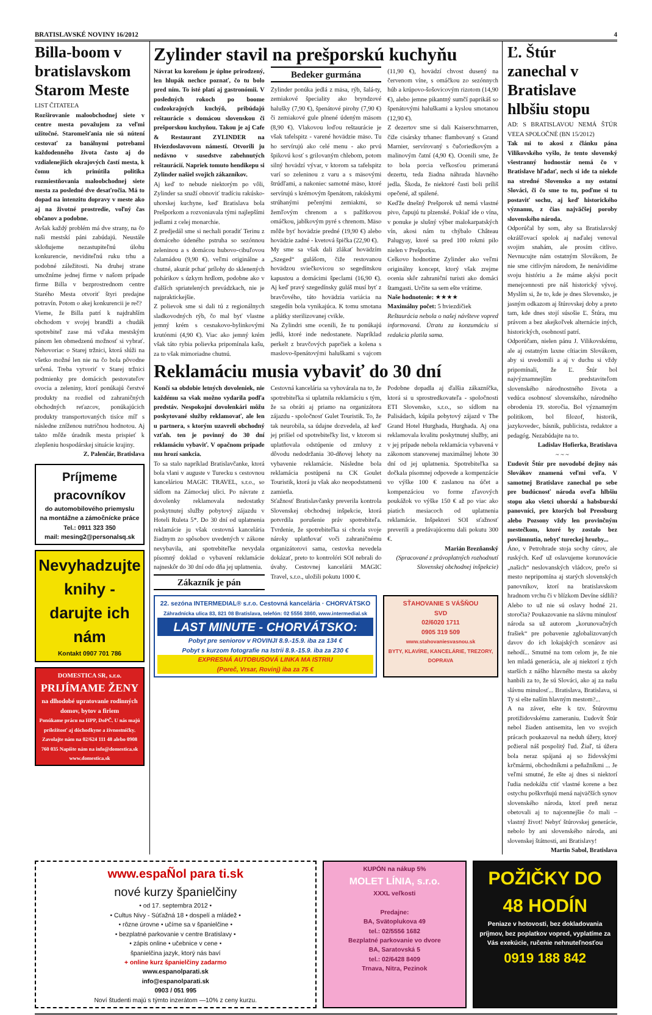BRATISLAVSKÉ NOVINY 16/2012 4
Billa-boom v bratislavskom Starom Meste
LIST ČITATEĽA
Rozširovanie maloobchodnej siete v centre mesta považujem za veľmi užitočné. Staromešťania nie sú nútení cestovať za banálnymi potrebami každodenného života často aj do vzdialenejších okrajových častí mesta, k čomu ich prinútila politika rozmiestňovania maloobchodnej siete mesta za posledné dve desaťročia. Má to dopad na intenzitu dopravy v meste ako aj na životné prostredie, voľný čas občanov a podobne.
Avšak každý problém má dve strany, na čo naši mestskí páni zabúdajú. Neustále skloňujeme nezastupiteľnú úlohu konkurencie, neviditeľnú ruku trhu a podobné záležitosti. Na druhej strane umožníme jednej firme v našom prípade firme Billa v bezprostrednom centre Starého Mesta otvoriť štyri predajne potravín. Potom o akej konkurencii je reč?
Vieme, že Billa patrí k najdrahším obchodom v svojej brandži a chudák spotrebiteľ zase má vďaka mestským pánom len obmedzenú možnosť si vybrať. Nehovoriac o Starej tržnici, ktorá slúži na všetko možné len nie na čo bola pôvodne určená. Treba vytvoriť v Starej tržnici podmienky pre domácich pestovateľov ovocia a zeleniny, ktorí ponúkajú čerstvé produkty na rozdiel od zahraničných obchodných reťazcov, ponúkajúcich produkty transportovaných tisíce míľ s následne zníženou nutričnou hodnotou. Aj takto môže úradník mesta prispieť k zlepšeniu hospodárskej situácie krajiny.
Z. Palenčár, Bratislava
Príjmeme pracovníkov
do automobilového priemyslu
na montážne a zámočnícke práce
Tel.: 0911 323 350
mail: mesing2@personalsq.sk
Nevyhadzujte knihy - darujte ich nám
Kontakt 0907 701 786
DOMESTICA SR, s.r.o.
PRIJÍMAME ŽENY
na dlhodobé upratovanie rodinných domov, bytov a firiem
Ponúkame prácu na HPP, DoPČ. U nás majú príležitosť aj dôchodkyne a živnostníčky.
Zavolajte nám na 02/624 111 48 alebo 0908 760 035 Napíšte nám na info@domestica.sk www.domestica.sk
Zylinder stavil na prešporskú kuchyňu
Návrat ku koreňom je úplne prirodzený, len hlupák nechce poznať, čo tu bolo pred ním. To isté platí aj gastronómii. V posledných rokoch po boome cudzokrajných kuchýň, pribúdajú reštaurácie s domácou slovenskou či prešporskou kuchyňou. Takou je aj Cafe & Restaurant ZYLINDER na Hviezdoslavovom námestí. Otvorili ju nedávno v susedstve zabehnutých reštaurácií. Napriek tomuto hendikepu si Zylinder našiel svojich zákazníkov.
Aj keď to nebude niektorým po vôli, Zylinder sa snaží obnoviť tradíciu rakúsko-uhorskej kuchyne, keď Bratislava bola Prešporkom a rozvoniavala tými najlepšími jedlami z celej monarchie.
Z predjedál sme si nechali poradiť Terinu z domáceho údeného pstruha so sezónnou zeleninou a s domácou hubovo-cibuľovou čalamádou (9,90 €). veľmi originálne a chutné, akurát pchať prílohy do sklenených pohárikov s úzkym hrdlom, podobne ako v ďalších spriatelených prevádzkach, nie je najpraktickejšie.
Z polievok sme si dali tú z regionálnych sladkovodných rýb, čo mal byť vlastne jemný krém s cesnakovo-bylinkovými krutónmi (4,90 €). Viac ako jemný krém však táto rybia polievka pripomínala kašu, za to však mimoriadne chutnú.
Bedeker gurmána
Zylinder ponúka jedlá z mäsa, rýb, šalá-ty, zemiakové špeciality ako bryndzové halušky (7,90 €), špenátové pirohy (7,90 €) či zemiakové gule plnené údeným mäsom (8,90 €). Vlakovou loďou reštaurácie je však tafelspitz - varené hovädzie mäso. Tu ho servírujú ako celé menu - ako prvú špikovú kosť s grilovaným chlebom, potom silný hovädzí vývar, v ktorom sa tafelspitz varí so zeleninou z varu a s mäsovými štrúdľami, a nakoniec samotné mäso, ktoré servírujú s krémovým špenátom, rakúskymi strúhanými pečenými zemiakmi, so žemľovým chrenom a s pažítkovou omáčkou, jablkovým pyré s chrenom. Mäso môže byť hovädzie predné (19,90 €) alebo hovädzie zadné - kvetová špička (22,90 €).
My sme sa však dali zlákať hovädzím „Szeged“ gulášom, čiže restovanou hovädzou sviečkovicou so segedínskou kapustou a domácimi špeclami (16,90 €). Aj keď pravý szegedínsky guláš musí byť z bravčového, táto hovädzia variácia na szegedín bola vynikajúca. K tomu smotana a plátky sterilizovanej cvikle.
Na Zylindri sme ocenili, že tu ponúkajú jedlá, ktoré inde nedostanete. Napríklad perkelt z bravčových paprčiek a kolena s maslovo-špenátovými haluškami s vajcom (11,90 €), hovädzí chvost dusený na červenom víne, s omáčkou zo sezónnych húb a krúpovo-šošovicovým rizotom (14,90 €), alebo jemne pikantný sumčí paprikáš so špenátovými haluškami a kyslou smotanou (12,90 €).
Z dezertov sme si dali Kaiserschmarren, čiže cisársky trhanec flambovaný s Grand Marnier, servírovaný s čučoriedkovým a malinovým čatní (4,90 €). Ocenili sme, že to bola porcia veľkosťou primeraná dezertu, teda žiadna náhrada hlavného jedla. Škoda, že niektoré časti boli príliš opečené, až spálené.
Keďže dnešný Prešporok už nemá vlastné pivo, čapujú tu plzenské. Pokiaľ ide o vína, v ponuke je slušný výber malokarpatských vín, akosi nám tu chýbalo Château Palugyay, ktoré sa pred 100 rokmi pilo nielen v Prešporku.
Celkovo hodnotíme Zylinder ako veľmi originálny koncept, ktorý však zrejme ocenia skôr zahraniční turisti ako domáci štamgasti. Určite sa sem ešte vrátime.
Naše hodnotenie: ★★★★
Maximálny počet: 5 hviezdičiek
Reštaurácia nebola o našej návšteve vopred informovaná. Útratu za konzumáciu si redakcia platila sama.
Reklamáciu musia vybaviť do 30 dní
Končí sa obdobie letných dovoleniek, nie každému sa však možno vydarila podľa predstáv. Nespokojní dovolenkári môžu poskytované služby reklamovať, ale len u partnera, s ktorým uzavreli obchodný vzťah. ten je povinný do 30 dní reklamáciu vybaviť. V opačnom prípade mu hrozí sankcia.
To sa stalo napríklad Bratislavčanke, ktorá bola vlani v auguste v Turecku s cestovnou kanceláriou MAGIC TRAVEL, s.r.o., so sídlom na Zámockej ulici. Po návrate z dovolenky reklamovala nedostatky poskytnutej služby pobytový zájazdu v Hoteli Ruleta 5*. Do 30 dní od uplatnenia reklamácie ju však cestovná kancelária žiadnym zo spôsobov uvedených v zákone nevybavila, ani spotrebiteľke nevydala písomný doklad o vybavení reklamácie najneskôr do 30 dní odo dňa jej uplatnenia.
Zákazník je pán
Cestovná kancelária sa vyhovárala na to, že spotrebiteľka si uplatnila reklamáciu s tým, že sa obráti aj priamo na organizátora zájazdu - spoločnosť Gulet Touristik. To, že tak neurobila, sa údajne dozvedela, až keď jej prišiel od spotrebiteľky list, v ktorom si uplatňovala odstúpenie od zmluvy z dôvodu nedodržania 30-dňovej lehoty na vybavenie reklamácie. Následne bola reklamácia postúpená na CK Goulet Touristik, ktorá ju však ako neopodstatnenú zamietla.
Sťažnosť Bratislavčanky preverila kontrola Slovenskej obchodnej inšpekcie, ktorá potvrdila porušenie práv spotrebiteľa. Tvrdenie, že spotrebiteľka si chcela svoje nároky uplatňovať voči zahraničnému organizátorovi sama, cestovka nevedela dokázať, preto to kontrolóri SOI nebrali do úvahy. Cestovnej kancelárii MAGIC Travel, s.r.o., uložili pokutu 1000 €.
Podobne dopadla aj ďalšia zákazníčka, ktorá si u sprostredkovateľa - spoločnosti ETI Slovensko, s.r.o., so sídlom na Palisádach, kúpila pobytový zájazd v The Grand Hotel Hurghada, Hurghada. Aj ona reklamovala kvalitu poskytnutej služby, ani v jej prípade nebola reklamácia vybavená v zákonom stanovenej maximálnej lehote 30 dní od jej uplatnenia. Spotrebiteľka sa dočkala písomnej odpovede a kompenzácie vo výške 100 € zaslanou na účet a kompenzáciou vo forme zľavových poukážok vo výške 150 € až po viac ako piatich mesiacoch od uplatnenia reklamácie. Inšpektori SOI sťažnosť preverili a predávajúcemu dali pokutu 300 €.
Marián Brezňanský
(Spracované z právoplatných rozhodnutí Slovenskej obchodnej inšpekcie)
22. sezóna INTERMEDIAL® s.r.o. Cestovná kancelária · CHORVÁTSKO
Záhradnícka ulica 83, 821 08 Bratislava, telefón: 02 5556 3860, www.intermedial.sk
LAST MINUTE - CHORVÁTSKO:
Pobyt pre seniorov v ROVINJI 8.9.-15.9. iba za 134 €
Pobyt s kurzom fotografie na Istrii 8.9.-15.9. iba za 230 €
EXPRESNÁ AUTOBUSOVÁ LINKA MA ISTRIU
(Poreč, Vrsar, Rovinj) iba za 75 €
SŤAHOVANIE S VÁŠŇOU
SVD
02/6020 1711
0905 319 509
www.stahovaniesvasnou.sk
BYTY, KLAVÍRE, KANCELÁRIE, TREZORY, DOPRAVA
Ľ. Štúr zanechal v Bratislave hlbšiu stopu
AD: S BRATISLAVOU NEMÁ ŠTÚR VEĽA SPOLOČNÉ (BN 15/2012)
Tak mi to akosi z článku pána Vilikovského vyšlo, že tento slovenský všestranný hodnostár nemá čo v Bratislave hľadať, nech si ide ta niekde na stredné Slovensko a my ostatní Slováci, či čo sme to tu, poďme si tu postaviť sochu, aj keď historického významu, z čias najväčšej poroby slovenského národa.
Odporúčal by som, aby sa Bratislavský okrášľovací spolok aj naďalej venoval svojim snahám, ale prosím citlivo. Nevnucujte nám ostatným Slovákom, že nie sme citlivým národom, že nenávidíme svoju históriu a že máme akýsi pocit menejcennosti pre náš historický vývoj. Myslím si, že to, kde je dnes Slovensko, je jasným odkazom aj štúrovskej doby a preto tam, kde dnes stojí súsošie Ľ. Štúra, mu právom a bez akejkoľvek alternácie iných, historických, osobností patrí.
Odporúčam, nielen pánu J. Vilikovskému, ale aj ostatným laxne cítiacim Slovákom, aby si uvedomili a aj v duchu si vždy pripomínali, že Ľ. Štúr bol najvýznamnejším predstaviteľom slovenského národnostného života a vedúca osobnosť slovenského, národného obrodenia 19. storočia. Bol významným politikom, bol filozof, historik, jazykovedec, básnik, publicista, redaktor a pedagóg. Nezabúdajte na to.
Ladislav Hofierka, Bratislava
~ ~ ~
Ľudovít Štúr pre novodobé dejiny nás Slovákov znamená veľmi veľa. V samotnej Bratislave zanechal po sebe pre budúcnosť národa oveľa hlbšiu stopu ako všetci uhorskí a habsburskí panovníci, pre ktorých bol Pressburg alebo Pozsony vždy len provinčným mestečkom, ktoré by zostalo bez povšimnutia, nebyť tureckej hrozby...
Áno, v Petrohrade stoja sochy cárov, ale ruských. Keď už oslavujeme korunovácie „našich“ neslovanských vládcov, prečo si mesto nepripomína aj starých slovenských panovníkov, ktorí na bratislavskom hradnom vrchu či v blízkom Devíne sídlili? Alebo to už nie sú oslavy hodné 21. storočia? Poukazovanie na slávnu minulosť národa sa už autorom „korunovačných frašiek“ pre pobavenie zglobalizovaných davov do ich lokajských scenárov asi nehodí... Smutné na tom celom je, že nie len mladá generácia, ale aj niektorí z tých starších z nášho hlavného mesta sa akoby hanbili za to, že sú Slováci, ako aj za našu slávnu minulosť... Bratislava, Bratislava, si Ty si ešte naším hlavným mestom?...
A na záver, ešte k tzv. Štúrovmu protižidovskému zameraniu. Ľudovít Štúr nebol žiaden antisemita, len vo svojich prácach poukazoval na neduh úžery, ktorý požieral náš pospolitý ľud. Žiaľ, tá úžera bola neraz spájaná aj so židovskými krčmármi, obchodníkmi a peňažníkmi ... Je veľmi smutné, že ešte aj dnes si niektorí ľudia nedokážu ctiť vlastné korene a bez ostychu poškvrňujú mená najväčších synov slovenského národa, ktorí preň neraz obetovali aj to najcennejšie čo mali – vlastný život! Nebyť štúrovskej generácie, nebolo by ani slovenského národa, ani slovenskej štátnosti, ani Bratislavy!
Martin Sabol, Bratislava
www.espaÑol para ti.sk
nové kurzy španielčiny
• od 17. septembra 2012 •
• Cultus Nivy - Súťažná 18 • dospelí a mládež •
• rôzne úrovne • učíme sa v španielčine •
• bezplatné parkovanie v centre Bratislavy •
• zápis online • učebnice v cene •
španielčina jazyk, ktorý nás baví
+ online kurz španielčiny zadarmo
www.espanolparati.sk
info@espanolparati.sk
0903 / 051 995
Noví študenti majú s týmto inzerátom —10% z ceny kurzu.
KUPÓN na nákup 5%
MOLET LÍNIA, s.r.o.
XXXL veľkosti
Predajne:
BA, Svätoplukova 49
tel.: 02/5556 1682
Bezplatné parkovanie vo dvore
BA, Saratovská 5
tel.: 02/6428 8409
Trnava, Nitra, Pezinok
POŽIČKY DO 48 HODÍN
Peniaze v hotovosti, bez dokladovania príjmov, bez poplatkov vopred, vyplatíme za Vás exekúcie, ručenie nehnuteľnosťou
0919 188 842